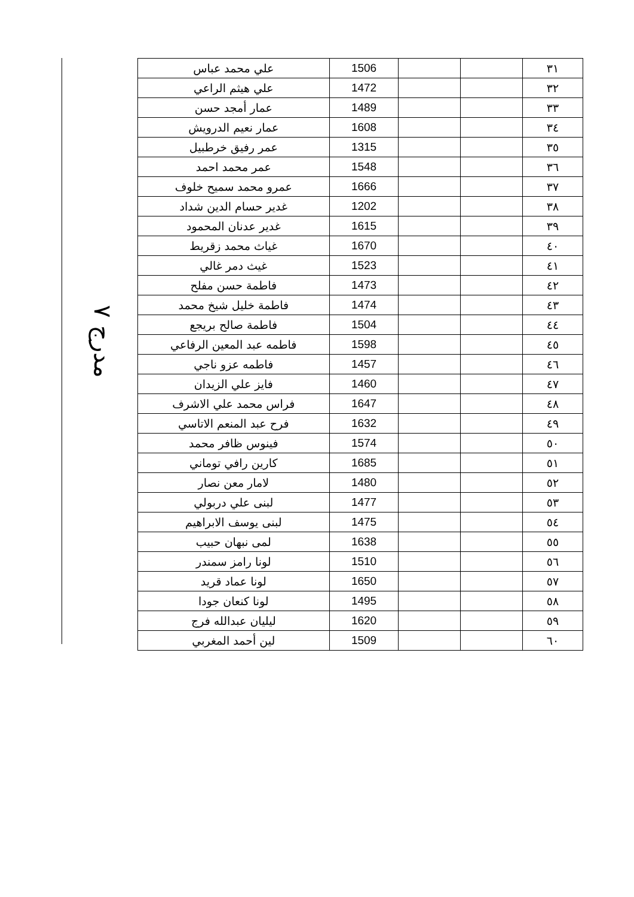مدرج ٧
| علي محمد عباس | 1506 | | | ٣١ |
| علي هيثم الراعي | 1472 | | | ٣٢ |
| عمار أمجد حسن | 1489 | | | ٣٣ |
| عمار نعيم الدرويش | 1608 | | | ٣٤ |
| عمر رفيق خرطبيل | 1315 | | | ٣٥ |
| عمر محمد احمد | 1548 | | | ٣٦ |
| عمرو محمد سميح خلوف | 1666 | | | ٣٧ |
| غدير حسام الدين شداد | 1202 | | | ٣٨ |
| غدير عدنان المحمود | 1615 | | | ٣٩ |
| غياث محمد زقريط | 1670 | | | ٤٠ |
| غيث دمر غالي | 1523 | | | ٤١ |
| فاطمة حسن مفلح | 1473 | | | ٤٢ |
| فاطمة خليل شيخ محمد | 1474 | | | ٤٣ |
| فاطمة صالح بريجع | 1504 | | | ٤٤ |
| فاطمه عبد المعين الرفاعي | 1598 | | | ٤٥ |
| فاطمه عزو ناجي | 1457 | | | ٤٦ |
| فايز علي الزيدان | 1460 | | | ٤٧ |
| فراس محمد علي الاشرف | 1647 | | | ٤٨ |
| فرح عبد المنعم الاتاسي | 1632 | | | ٤٩ |
| فينوس ظافر محمد | 1574 | | | ٥٠ |
| كارين رافي توماني | 1685 | | | ٥١ |
| لامار معن نصار | 1480 | | | ٥٢ |
| لبنى علي دربولي | 1477 | | | ٥٣ |
| لبنى يوسف الابراهيم | 1475 | | | ٥٤ |
| لمى نبهان حبيب | 1638 | | | ٥٥ |
| لونا رامز سمندر | 1510 | | | ٥٦ |
| لونا عماد قريد | 1650 | | | ٥٧ |
| لونا كنعان جودا | 1495 | | | ٥٨ |
| ليليان عبدالله فرج | 1620 | | | ٥٩ |
| لين أحمد المغربي | 1509 | | | ٦٠ |